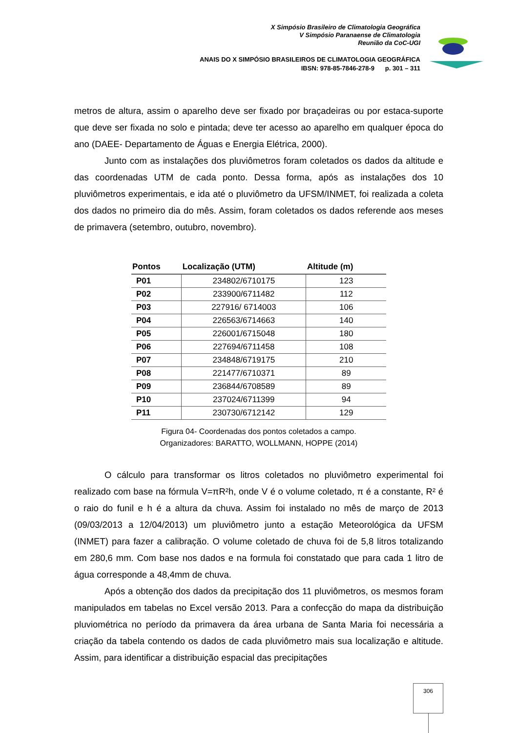X Simpósio Brasileiro de Climatologia Geográfica
V Simpósio Paranaense de Climatologia
Reunião da CoC-UGI
ANAIS DO X SIMPÓSIO BRASILEIROS DE CLIMATOLOGIA GEOGRÁFICA
IBSN: 978-85-7846-278-9 p. 301 – 311
metros de altura, assim o aparelho deve ser fixado por braçadeiras ou por estaca-suporte que deve ser fixada no solo e pintada; deve ter acesso ao aparelho em qualquer época do ano (DAEE- Departamento de Águas e Energia Elétrica, 2000).
Junto com as instalações dos pluviômetros foram coletados os dados da altitude e das coordenadas UTM de cada ponto. Dessa forma, após as instalações dos 10 pluviômetros experimentais, e ida até o pluviômetro da UFSM/INMET, foi realizada a coleta dos dados no primeiro dia do mês. Assim, foram coletados os dados referende aos meses de primavera (setembro, outubro, novembro).
| Pontos | Localização (UTM) | Altitude (m) |
| --- | --- | --- |
| P01 | 234802/6710175 | 123 |
| P02 | 233900/6711482 | 112 |
| P03 | 227916/ 6714003 | 106 |
| P04 | 226563/6714663 | 140 |
| P05 | 226001/6715048 | 180 |
| P06 | 227694/6711458 | 108 |
| P07 | 234848/6719175 | 210 |
| P08 | 221477/6710371 | 89 |
| P09 | 236844/6708589 | 89 |
| P10 | 237024/6711399 | 94 |
| P11 | 230730/6712142 | 129 |
Figura 04- Coordenadas dos pontos coletados a campo.
Organizadores: BARATTO, WOLLMANN, HOPPE (2014)
O cálculo para transformar os litros coletados no pluviômetro experimental foi realizado com base na fórmula V=πR²h, onde V é o volume coletado, π é a constante, R² é o raio do funil e h é a altura da chuva. Assim foi instalado no mês de março de 2013 (09/03/2013 a 12/04/2013) um pluviômetro junto a estação Meteorológica da UFSM (INMET) para fazer a calibração. O volume coletado de chuva foi de 5,8 litros totalizando em 280,6 mm. Com base nos dados e na formula foi constatado que para cada 1 litro de água corresponde a 48,4mm de chuva.
Após a obtenção dos dados da precipitação dos 11 pluviômetros, os mesmos foram manipulados em tabelas no Excel versão 2013. Para a confecção do mapa da distribuição pluviométrica no período da primavera da área urbana de Santa Maria foi necessária a criação da tabela contendo os dados de cada pluviômetro mais sua localização e altitude. Assim, para identificar a distribuição espacial das precipitações
306